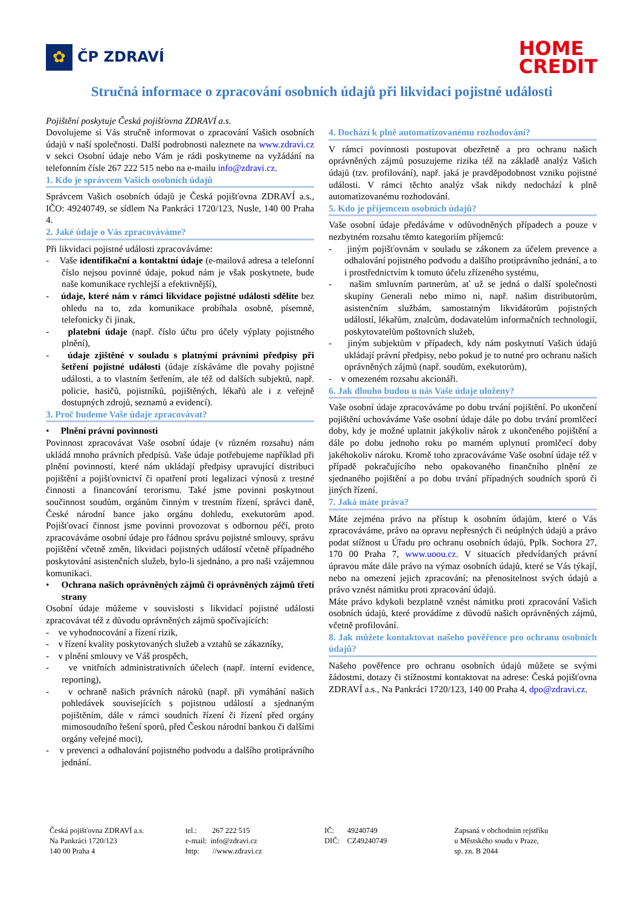✿
ČP ZDRAVÍ
HOME
CREDIT
Stručná informace o zpracování osobních údajů při likvidaci pojistné události
Pojištění poskytuje Česká pojišťovna ZDRAVÍ a.s.
Dovolujeme si Vás stručně informovat o zpracování Vašich osobních údajů v naší společnosti. Další podrobnosti naleznete na www.zdravi.cz v sekci Osobní údaje nebo Vám je rádi poskytneme na vyžádání na telefonním čísle 267 222 515 nebo na e-mailu info@zdravi.cz.
1. Kdo je správcem Vašich osobních údajů
Správcem Vašich osobních údajů je Česká pojišťovna ZDRAVÍ a.s., IČO: 49240749, se sídlem Na Pankráci 1720/123, Nusle, 140 00 Praha 4.
2. Jaké údaje o Vás zpracováváme?
Při likvidaci pojistné události zpracováváme:
- Vaše identifikační a kontaktní údaje (e-mailová adresa a telefonní číslo nejsou povinné údaje, pokud nám je však poskytnete, bude naše komunikace rychlejší a efektivnější),
- údaje, které nám v rámci likvidace pojistné události sdělíte bez ohledu na to, zda komunikace probíhala osobně, písemně, telefonicky či jinak,
- platební údaje (např. číslo účtu pro účely výplaty pojistného plnění),
- údaje zjištěné v souladu s platnými právními předpisy při šetření pojistné události (údaje získáváme dle povahy pojistné události, a to vlastním šetřením, ale též od dalších subjektů, např. policie, hasičů, pojistníků, pojištěných, lékařů ale i z veřejně dostupných zdrojů, seznamů a evidencí).
3. Proč budeme Vaše údaje zpracovávat?
• Plnění právní povinnosti
Povinnost zpracovávat Vaše osobní údaje (v různém rozsahu) nám ukládá mnoho právních předpisů. Vaše údaje potřebujeme například při plnění povinností, které nám ukládají předpisy upravující distribuci pojištění a pojišťovnictví či opatření proti legalizaci výnosů z trestné činnosti a financování terorismu. Také jsme povinni poskytnout součinnost soudům, orgánům činným v trestním řízení, správci daně, České národní bance jako orgánu dohledu, exekutorům apod. Pojišťovací činnost jsme povinni provozovat s odbornou péčí, proto zpracováváme osobní údaje pro řádnou správu pojistné smlouvy, správu pojištění včetně změn, likvidaci pojistných událostí včetně případného poskytování asistenčních služeb, bylo-li sjednáno, a pro naši vzájemnou komunikaci.
• Ochrana našich oprávněných zájmů či oprávněných zájmů třetí strany
Osobní údaje můžeme v souvislosti s likvidací pojistné události zpracovávat též z důvodu oprávněných zájmů spočívajících:
- ve vyhodnocování a řízení rizik,
- v řízení kvality poskytovaných služeb a vztahů se zákazníky,
- v plnění smlouvy ve Váš prospěch,
- ve vnitřních administrativních účelech (např. interní evidence, reporting),
- v ochraně našich právních nároků (např. při vymáhání našich pohledávek souvisejících s pojistnou událostí a sjednaným pojištěním, dále v rámci soudních řízení či řízení před orgány mimosoudního řešení sporů, před Českou národní bankou či dalšími orgány veřejné moci),
- v prevenci a odhalování pojistného podvodu a dalšího protiprávního jednání.
4. Dochází k plně automatizovanému rozhodování?
V rámci povinnosti postupovat obezřetně a pro ochranu našich oprávněných zájmů posuzujeme rizika též na základě analýz Vašich údajů (tzv. profilování), např. jaká je pravděpodobnost vzniku pojistné události. V rámci těchto analýz však nikdy nedochází k plně automatizovanému rozhodování.
5. Kdo je příjemcem osobních údajů?
Vaše osobní údaje předáváme v odůvodněných případech a pouze v nezbytném rozsahu těmto kategoriím příjemců:
- jiným pojišťovnám v souladu se zákonem za účelem prevence a odhalování pojistného podvodu a dalšího protiprávního jednání, a to i prostřednictvím k tomuto účelu zřízeného systému,
- našim smluvním partnerům, ať už se jedná o další společnosti skupiny Generali nebo mimo ni, např. našim distributorům, asistenčním službám, samostatným likvidátorům pojistných událostí, lékařům, znalcům, dodavatelům informačních technologií, poskytovatelům poštovních služeb,
- jiným subjektům v případech, kdy nám poskytnutí Vašich údajů ukládají právní předpisy, nebo pokud je to nutné pro ochranu našich oprávněných zájmů (např. soudům, exekutorům),
- v omezeném rozsahu akcionáři.
6. Jak dlouho budou u nás Vaše údaje uloženy?
Vaše osobní údaje zpracováváme po dobu trvání pojištění. Po ukončení pojištění uchováváme Vaše osobní údaje dále po dobu trvání promlčecí doby, kdy je možné uplatnit jakýkoliv nárok z ukončeného pojištění a dále po dobu jednoho roku po marném uplynutí promlčecí doby jakéhokoliv nároku. Kromě toho zpracováváme Vaše osobní údaje též v případě pokračujícího nebo opakovaného finančního plnění ze sjednaného pojištění a po dobu trvání případných soudních sporů či jiných řízení.
7. Jaká máte práva?
Máte zejména právo na přístup k osobním údajům, které o Vás zpracováváme, právo na opravu nepřesných či neúplných údajů a právo podat stížnost u Úřadu pro ochranu osobních údajů, Pplk. Sochora 27, 170 00 Praha 7, www.uoou.cz. V situacích předvídaných právní úpravou máte dále právo na výmaz osobních údajů, které se Vás týkají, nebo na omezení jejich zpracování; na přenositelnost svých údajů a právo vznést námitku proti zpracování údajů.
Máte právo kdykoli bezplatně vznést námitku proti zpracování Vašich osobních údajů, které provádíme z důvodů našich oprávněných zájmů, včetně profilování.
8. Jak můžete kontaktovat našeho pověřence pro ochranu osobních údajů?
Našeho pověřence pro ochranu osobních údajů můžete se svými žádostmi, dotazy či stížnostmi kontaktovat na adrese: Česká pojišťovna ZDRAVÍ a.s., Na Pankráci 1720/123, 140 00 Praha 4, dpo@zdravi.cz.
Česká pojišťovna ZDRAVÍ a.s.
Na Pankráci 1720/123
140 00 Praha 4
tel.: 267 222 515
e-mail: info@zdravi.cz
http: //www.zdravi.cz
IČ: 49240749
DIČ: CZ49240749
Zapsaná v obchodním rejstříku
u Městského soudu v Praze,
sp. zn. B 2044